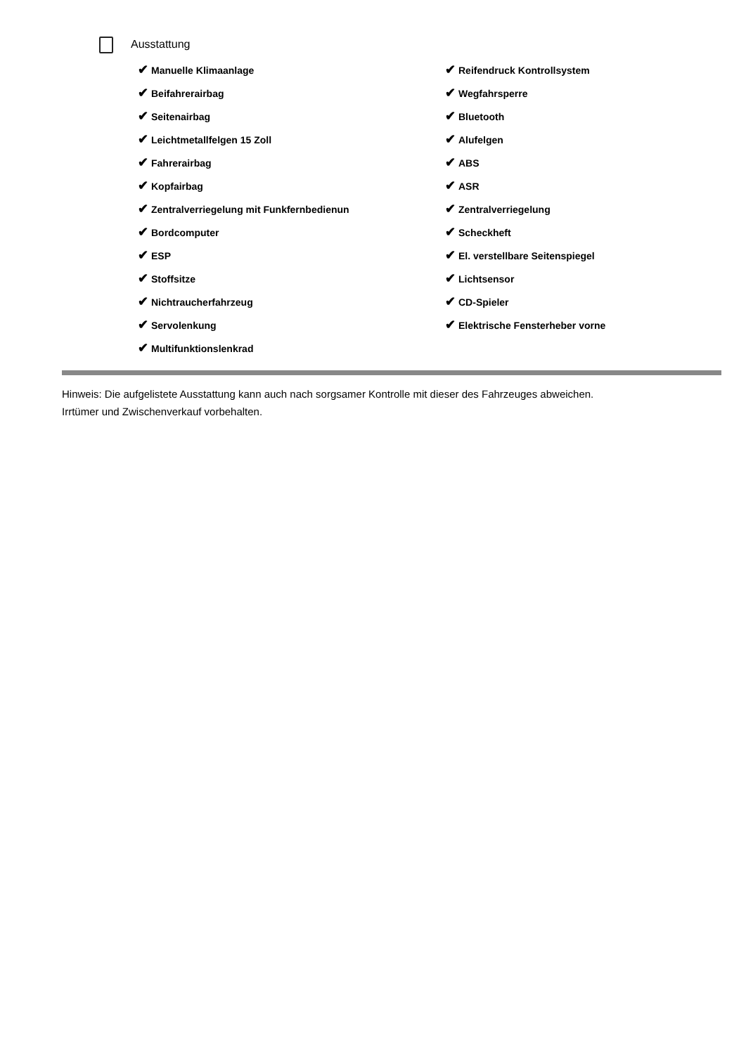Ausstattung
| ✔ Manuelle Klimaanlage | ✔ Reifendruck Kontrollsystem |
| ✔ Beifahrerairbag | ✔ Wegfahrsperre |
| ✔ Seitenairbag | ✔ Bluetooth |
| ✔ Leichtmetallfelgen 15 Zoll | ✔ Alufelgen |
| ✔ Fahrerairbag | ✔ ABS |
| ✔ Kopfairbag | ✔ ASR |
| ✔ Zentralverriegelung mit Funkfernbedienun | ✔ Zentralverriegelung |
| ✔ Bordcomputer | ✔ Scheckheft |
| ✔ ESP | ✔ El. verstellbare Seitenspiegel |
| ✔ Stoffsitze | ✔ Lichtsensor |
| ✔ Nichtraucherfahrzeug | ✔ CD-Spieler |
| ✔ Servolenkung | ✔ Elektrische Fensterheber vorne |
| ✔ Multifunktionslenkrad | |
Hinweis: Die aufgelistete Ausstattung kann auch nach sorgsamer Kontrolle mit dieser des Fahrzeuges abweichen. Irrtümer und Zwischenverkauf vorbehalten.